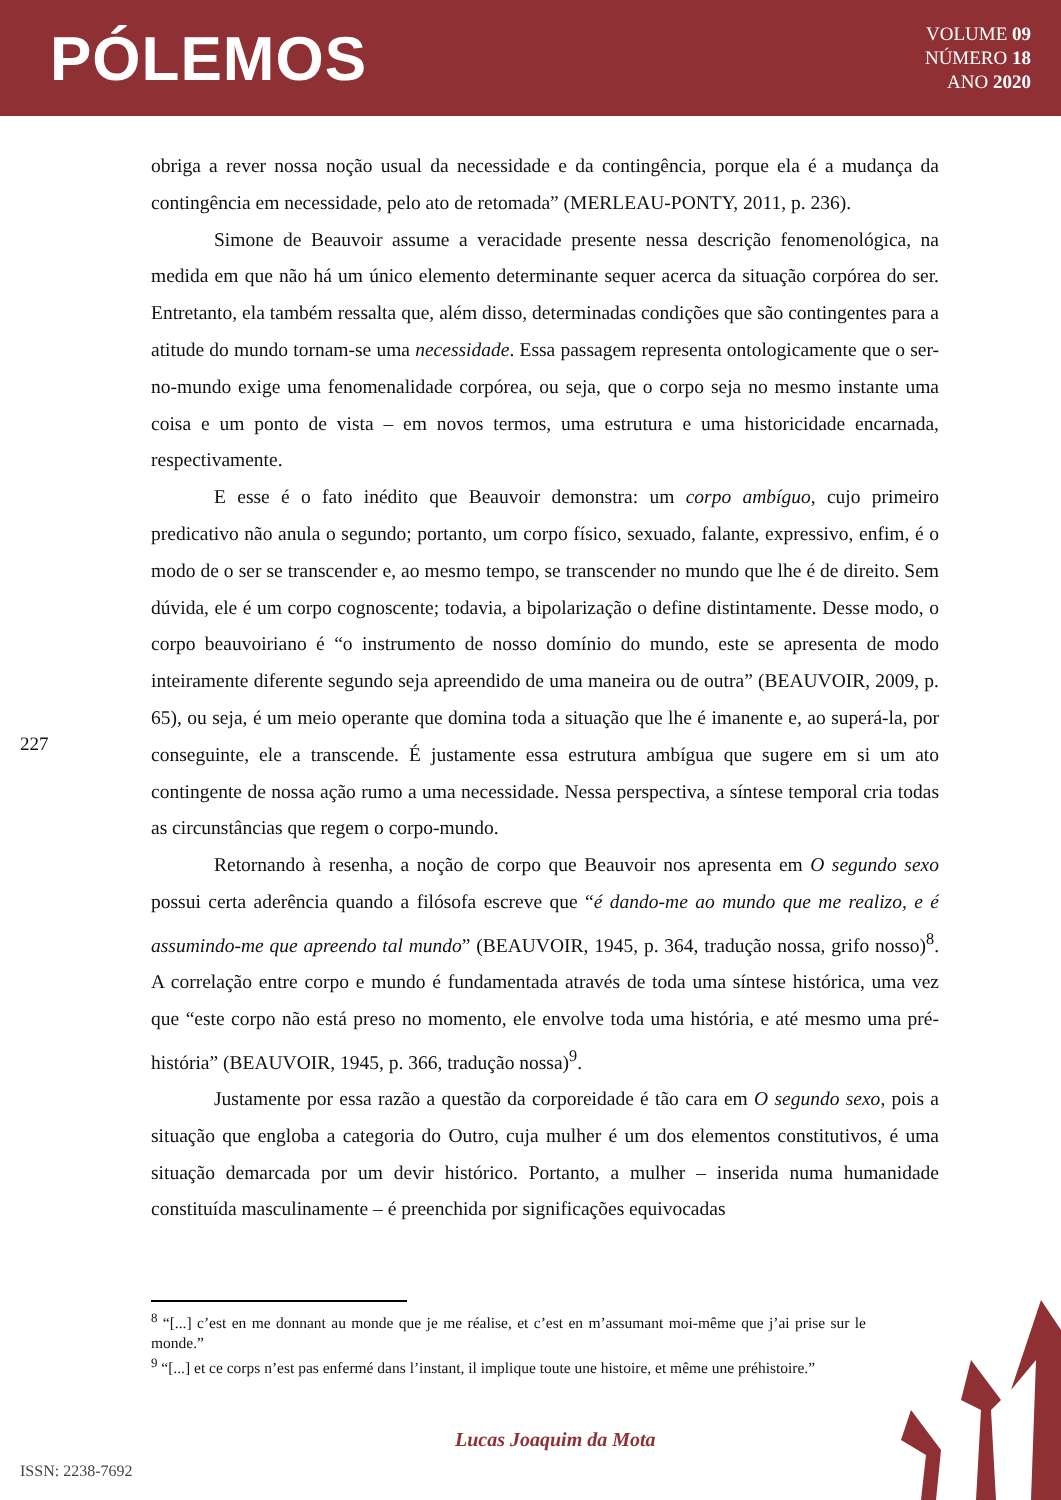PÓLEMOS
VOLUME 09
NÚMERO 18
ANO 2020
obriga a rever nossa noção usual da necessidade e da contingência, porque ela é a mudança da contingência em necessidade, pelo ato de retomada” (MERLEAU-PONTY, 2011, p. 236).
Simone de Beauvoir assume a veracidade presente nessa descrição fenomenológica, na medida em que não há um único elemento determinante sequer acerca da situação corpórea do ser. Entretanto, ela também ressalta que, além disso, determinadas condições que são contingentes para a atitude do mundo tornam-se uma necessidade. Essa passagem representa ontologicamente que o ser-no-mundo exige uma fenomenalidade corpórea, ou seja, que o corpo seja no mesmo instante uma coisa e um ponto de vista – em novos termos, uma estrutura e uma historicidade encarnada, respectivamente.
E esse é o fato inédito que Beauvoir demonstra: um corpo ambíguo, cujo primeiro predicativo não anula o segundo; portanto, um corpo físico, sexuado, falante, expressivo, enfim, é o modo de o ser se transcender e, ao mesmo tempo, se transcender no mundo que lhe é de direito. Sem dúvida, ele é um corpo cognoscente; todavia, a bipolarização o define distintamente. Desse modo, o corpo beauvoiriano é “o instrumento de nosso domínio do mundo, este se apresenta de modo inteiramente diferente segundo seja apreendido de uma maneira ou de outra” (BEAUVOIR, 2009, p. 65), ou seja, é um meio operante que domina toda a situação que lhe é imanente e, ao superá-la, por conseguinte, ele a transcende. É justamente essa estrutura ambígua que sugere em si um ato contingente de nossa ação rumo a uma necessidade. Nessa perspectiva, a síntese temporal cria todas as circunstâncias que regem o corpo-mundo.
Retornando à resenha, a noção de corpo que Beauvoir nos apresenta em O segundo sexo possui certa aderência quando a filósofa escreve que “é dando-me ao mundo que me realizo, e é assumindo-me que apreendo tal mundo” (BEAUVOIR, 1945, p. 364, tradução nossa, grifo nosso)<sup>8</sup>. A correlação entre corpo e mundo é fundamentada através de toda uma síntese histórica, uma vez que “este corpo não está preso no momento, ele envolve toda uma história, e até mesmo uma pré-história” (BEAUVOIR, 1945, p. 366, tradução nossa)<sup>9</sup>.
Justamente por essa razão a questão da corporeidade é tão cara em O segundo sexo, pois a situação que engloba a categoria do Outro, cuja mulher é um dos elementos constitutivos, é uma situação demarcada por um devir histórico. Portanto, a mulher – inserida numa humanidade constituída masculinamente – é preenchida por significações equivocadas
227
<sup>8</sup> “[...] c’est en me donnant au monde que je me réalise, et c’est en m’assumant moi-même que j’ai prise sur le monde.”
<sup>9</sup> “[...] et ce corps n’est pas enfermé dans l’instant, il implique toute une histoire, et même une préhistoire.”
Lucas Joaquim da Mota
ISSN: 2238-7692